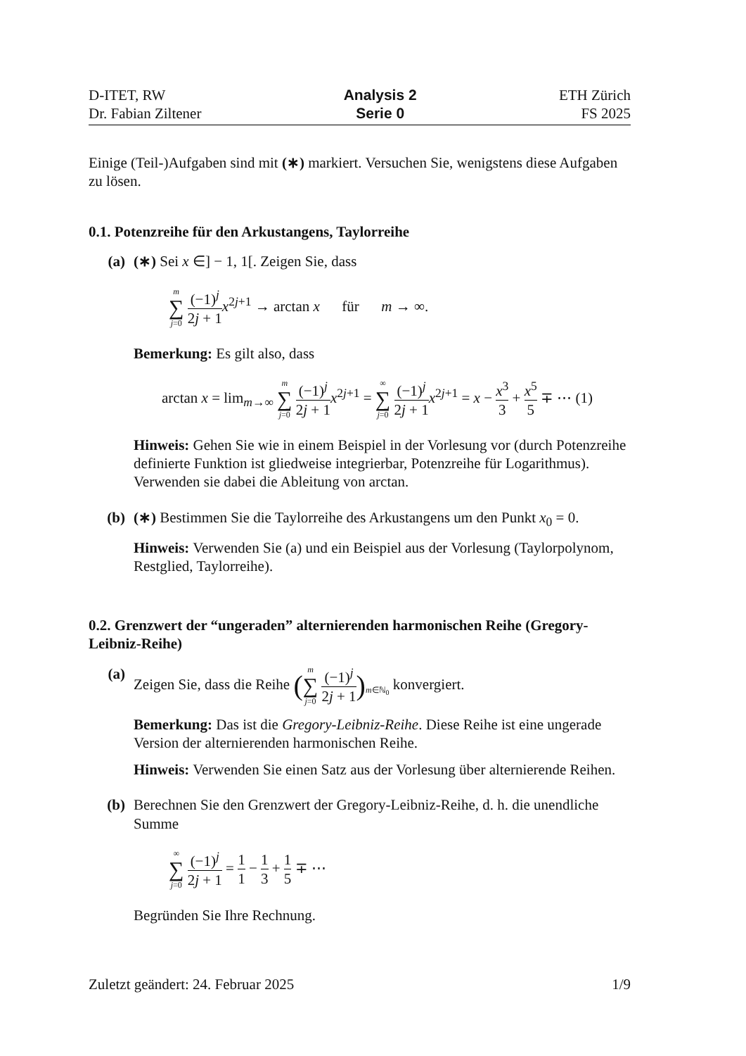D-ITET, RW
Dr. Fabian Ziltener
Analysis 2
Serie 0
ETH Zürich
FS 2025
Einige (Teil-)Aufgaben sind mit (∗) markiert. Versuchen Sie, wenigstens diese Aufgaben zu lösen.
0.1. Potenzreihe für den Arkustangens, Taylorreihe
(a) (∗) Sei x ∈] − 1, 1[. Zeigen Sie, dass
m ∑ j=0 (−1)<sup>j</sup> 2j + 1 x<sup>2j+1</sup> → arctan x für m → ∞.
Bemerkung: Es gilt also, dass
arctan x = lim<sub>m→∞</sub> m ∑ j=0 (−1)<sup>j</sup> 2j + 1 x<sup>2j+1</sup> = ∞ ∑ j=0 (−1)<sup>j</sup> 2j + 1 x<sup>2j+1</sup> = x − x<sup>3</sup> 3 + x<sup>5</sup> 5 ∓ ⋯ (1)
Hinweis: Gehen Sie wie in einem Beispiel in der Vorlesung vor (durch Potenzreihe definierte Funktion ist gliedweise integrierbar, Potenzreihe für Logarithmus). Verwenden sie dabei die Ableitung von arctan.
(b) (∗) Bestimmen Sie die Taylorreihe des Arkustangens um den Punkt x<sub>0</sub> = 0.
Hinweis: Verwenden Sie (a) und ein Beispiel aus der Vorlesung (Taylorpolynom, Restglied, Taylorreihe).
0.2. Grenzwert der “ungeraden” alternierenden harmonischen Reihe (Gregory-Leibniz-Reihe)
(a) Zeigen Sie, dass die Reihe (m ∑ j=0 (−1)<sup>j</sup> 2j + 1)<sub>m∈ℕ<sub>0</sub></sub> konvergiert.
Bemerkung: Das ist die Gregory-Leibniz-Reihe. Diese Reihe ist eine ungerade Version der alternierenden harmonischen Reihe.
Hinweis: Verwenden Sie einen Satz aus der Vorlesung über alternierende Reihen.
(b) Berechnen Sie den Grenzwert der Gregory-Leibniz-Reihe, d. h. die unendliche Summe
∞ ∑ j=0 (−1)<sup>j</sup> 2j + 1 = 1 1 − 1 3 + 1 5 ∓ ⋯
Begründen Sie Ihre Rechnung.
Zuletzt geändert: 24. Februar 2025
1/9